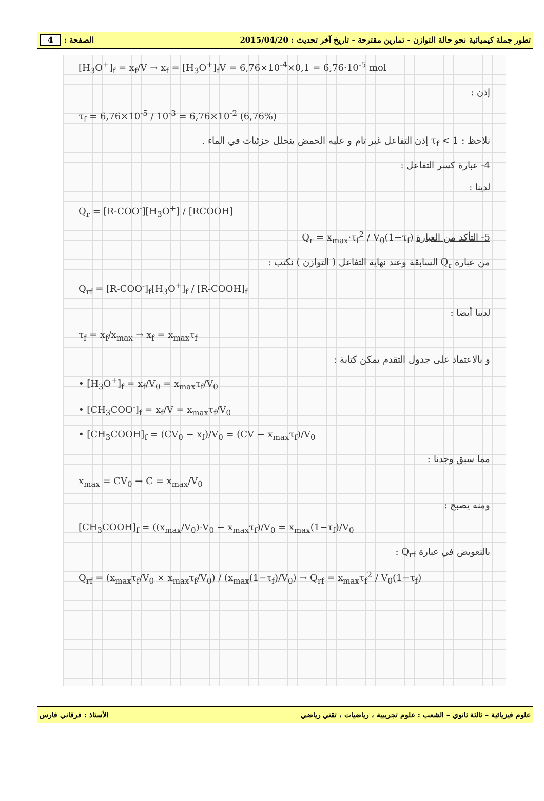تطور جملة كيميائية نحو حالة التوازن - تمارين مقترحة - تاريخ آخر تحديث : 2015/04/20 الصفحة : 4
[H<sub>3</sub>O<sup>+</sup>]<sub>f</sub> = x<sub>f</sub>/V → x<sub>f</sub> = [H<sub>3</sub>O<sup>+</sup>]<sub>f</sub>V = 6,76×10<sup>-4</sup>×0,1 = 6,76·10<sup>-5</sup> mol
إذن :
τ<sub>f</sub> = 6,76×10<sup>-5</sup> / 10<sup>-3</sup> = 6,76×10<sup>-2</sup> (6,76%)
نلاحظ : τ<sub>f</sub> < 1 إذن التفاعل غير تام و عليه الحمض ينحلل جزئيات في الماء .
4- عبارة كسر التفاعل :
لدينا :
Q<sub>r</sub> = [R-COO<sup>-</sup>][H<sub>3</sub>O<sup>+</sup>] / [RCOOH]
5- التأكد من العبارة Q<sub>r</sub> = x<sub>max</sub>·τ<sub>f</sub><sup>2</sup> / V<sub>0</sub>(1−τ<sub>f</sub>)
من عبارة Q<sub>r</sub> السابقة وعند نهاية التفاعل ( التوازن ) نكتب :
Q<sub>rf</sub> = [R-COO<sup>-</sup>]<sub>f</sub>[H<sub>3</sub>O<sup>+</sup>]<sub>f</sub> / [R-COOH]<sub>f</sub>
لدينا أيضا :
τ<sub>f</sub> = x<sub>f</sub>/x<sub>max</sub> → x<sub>f</sub> = x<sub>max</sub>τ<sub>f</sub>
و بالاعتماد على جدول التقدم يمكن كتابة :
• [H<sub>3</sub>O<sup>+</sup>]<sub>f</sub> = x<sub>f</sub>/V<sub>0</sub> = x<sub>max</sub>τ<sub>f</sub>/V<sub>0</sub>
• [CH<sub>3</sub>COO<sup>-</sup>]<sub>f</sub> = x<sub>f</sub>/V = x<sub>max</sub>τ<sub>f</sub>/V<sub>0</sub>
• [CH<sub>3</sub>COOH]<sub>f</sub> = (CV<sub>0</sub> − x<sub>f</sub>)/V<sub>0</sub> = (CV − x<sub>max</sub>τ<sub>f</sub>)/V<sub>0</sub>
مما سبق وجدنا :
x<sub>max</sub> = CV<sub>0</sub> → C = x<sub>max</sub>/V<sub>0</sub>
ومنه يصبح :
[CH<sub>3</sub>COOH]<sub>f</sub> = ((x<sub>max</sub>/V<sub>0</sub>)·V<sub>0</sub> − x<sub>max</sub>τ<sub>f</sub>)/V<sub>0</sub> = x<sub>max</sub>(1−τ<sub>f</sub>)/V<sub>0</sub>
بالتعويض في عبارة Q<sub>rf</sub> :
Q<sub>rf</sub> = (x<sub>max</sub>τ<sub>f</sub>/V<sub>0</sub> × x<sub>max</sub>τ<sub>f</sub>/V<sub>0</sub>) / (x<sub>max</sub>(1−τ<sub>f</sub>)/V<sub>0</sub>) → Q<sub>rf</sub> = x<sub>max</sub>τ<sub>f</sub><sup>2</sup> / V<sub>0</sub>(1−τ<sub>f</sub>)
علوم فيزيائية – ثالثة ثانوي – الشعب : علوم تجريبية ، رياضيات ، تقني رياضي الأستاذ : فرقاني فارس